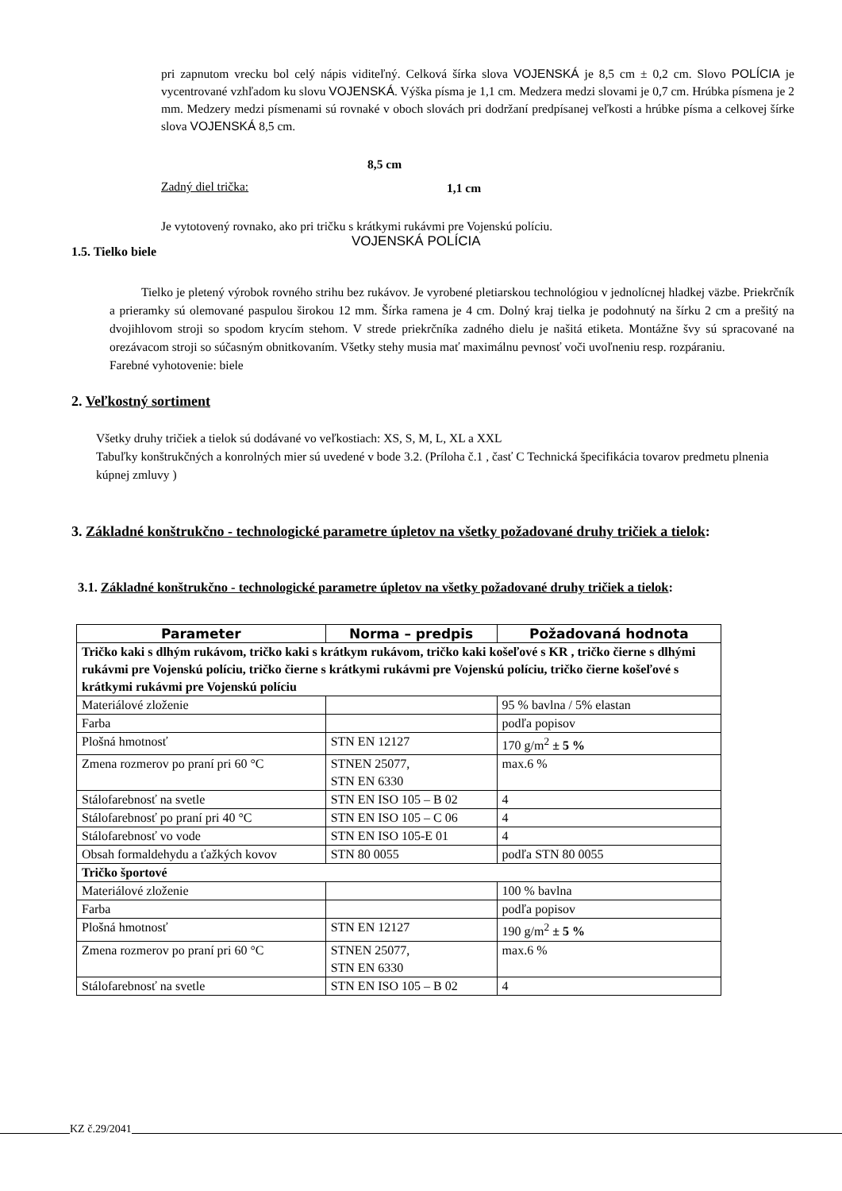pri zapnutom vrecku bol celý nápis viditeľný. Celková šírka slova VOJENSKÁ je 8,5 cm ± 0,2 cm. Slovo POLÍCIA je vycentrované vzhľadom ku slovu VOJENSKÁ. Výška písma je 1,1 cm. Medzera medzi slovami je 0,7 cm. Hrúbka písmena je 2 mm. Medzery medzi písmenami sú rovnaké v oboch slovách pri dodržaní predpísanej veľkosti a hrúbke písma a celkovej šírke slova VOJENSKÁ 8,5 cm.
8,5 cm
Zadný diel trička: 1,1 cm
Je vytotovený rovnako, ako pri tričku s krátkymi rukávmi pre Vojenskú políciu.
VOJENSKÁ POLÍCIA
1.5. Tielko biele
Tielko je pletený výrobok rovného strihu bez rukávov. Je vyrobené pletiarskou technológiou v jednolícnej hladkej väzbe. Priekrčník a prieramky sú olemované paspulou širokou 12 mm. Šírka ramena je 4 cm. Dolný kraj tielka je podohnutý na šírku 2 cm a prešitý na dvojihlovom stroji so spodom krycím stehom. V strede priekrčníka zadného dielu je našitá etiketa. Montážne švy sú spracované na orezávacom stroji so súčasným obnitkovaním. Všetky stehy musia mať maximálnu pevnosť voči uvoľneniu resp. rozpáraniu.
Farebné vyhotovenie: biele
2. Veľkostný sortiment
Všetky druhy tričiek a tielok sú dodávané vo veľkostiach: XS, S, M, L, XL a XXL
Tabuľky konštrukčných a konrolných mier sú uvedené v bode 3.2. (Príloha č.1 , časť C Technická špecifikácia tovarov predmetu plnenia kúpnej zmluvy )
3. Základné konštrukčno - technologické parametre úpletov na všetky požadované druhy tričiek a tielok:
3.1. Základné konštrukčno - technologické parametre úpletov na všetky požadované druhy tričiek a tielok:
| Parameter | Norma – predpis | Požadovaná hodnota |
| --- | --- | --- |
| Tričko kaki s dlhým rukávom, tričko kaki s krátkym rukávom, tričko kaki košeľové s KR , tričko čierne s dlhými rukávmi pre Vojenskú políciu, tričko čierne s krátkymi rukávmi pre Vojenskú políciu, tričko čierne košeľové s krátkymi rukávmi pre Vojenskú políciu | | |
| Materiálové zloženie | | 95 % bavlna / 5% elastan |
| Farba | | podľa popisov |
| Plošná hmotnosť | STN EN 12127 | 170 g/m<sup>2</sup> ± 5 % |
| Zmena rozmerov po praní pri 60 °C | STNEN 25077, STN EN 6330 | max.6 % |
| Stálofarebnosť na svetle | STN EN ISO 105 – B 02 | 4 |
| Stálofarebnosť po praní pri 40 °C | STN EN ISO 105 – C 06 | 4 |
| Stálofarebnosť vo vode | STN EN ISO 105-E 01 | 4 |
| Obsah formaldehydu a ťažkých kovov | STN 80 0055 | podľa STN 80 0055 |
| Tričko športové | | |
| Materiálové zloženie | | 100 % bavlna |
| Farba | | podľa popisov |
| Plošná hmotnosť | STN EN 12127 | 190 g/m<sup>2</sup> ± 5 % |
| Zmena rozmerov po praní pri 60 °C | STNEN 25077, STN EN 6330 | max.6 % |
| Stálofarebnosť na svetle | STN EN ISO 105 – B 02 | 4 |
KZ č.29/2041